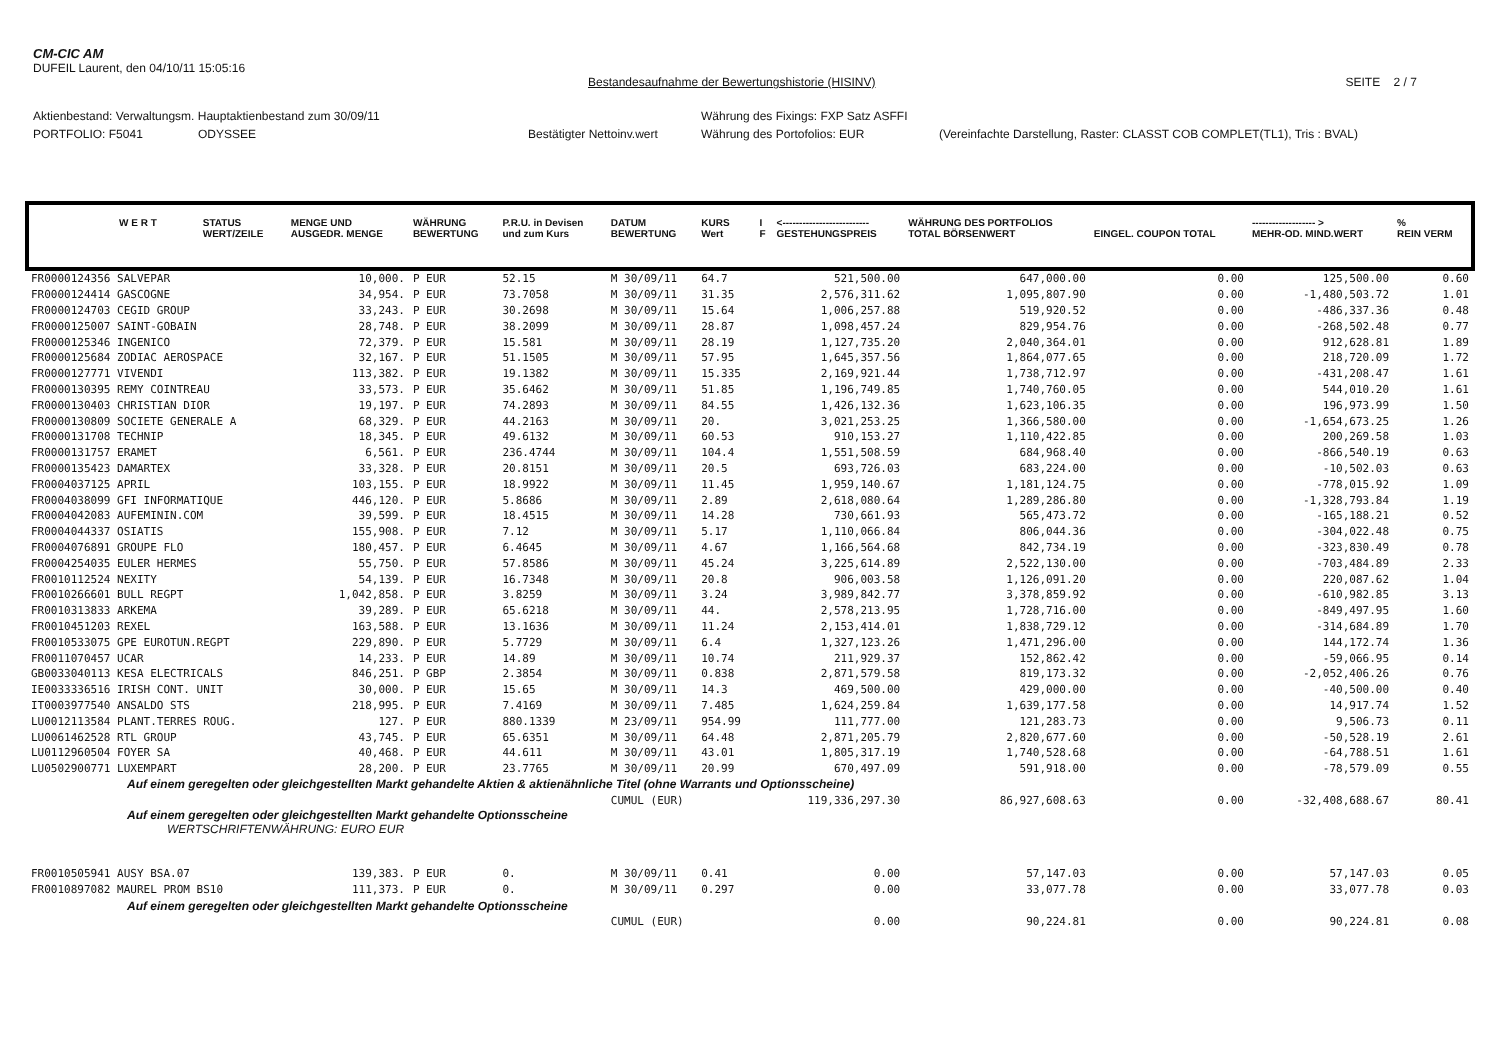CM-CIC AM
DUFEIL Laurent, den 04/10/11 15:05:16
Bestandesaufnahme der Bewertungshistorie (HISINV) SEITE 2 / 7
Aktienbestand: Verwaltungsm. Hauptaktienbestand zum 30/09/11 Währung des Fixings: FXP Satz ASFFI
PORTFOLIO: F5041 ODYSSEE Bestätigter Nettoinv.wert Währung des Portofolios: EUR (Vereinfachte Darstellung, Raster: CLASST COB COMPLET(TL1), Tris : BVAL)
| W E R T | STATUS WERT/ZEILE | MENGE UND AUSGEDR. MENGE | WÄHRUNG BEWERTUNG | P.R.U. in Devisen und zum Kurs | DATUM BEWERTUNG | KURS Wert | I F | <-------------------------- GESTEHUNGSPREIS | WÄHRUNG DES PORTFOLIOS TOTAL BÖRSENWERT | EINGEL. COUPON TOTAL | ------------------- > MEHR-OD. MIND.WERT | % REIN VERM |
| --- | --- | --- | --- | --- | --- | --- | --- | --- | --- | --- | --- | --- |
| FR0000124356 SALVEPAR | | 10,000. | P EUR | 52.15 | M 30/09/11 | 64.7 | | 521,500.00 | 647,000.00 | 0.00 | 125,500.00 | 0.60 |
| FR0000124414 GASCOGNE | | 34,954. | P EUR | 73.7058 | M 30/09/11 | 31.35 | | 2,576,311.62 | 1,095,807.90 | 0.00 | -1,480,503.72 | 1.01 |
| FR0000124703 CEGID GROUP | | 33,243. | P EUR | 30.2698 | M 30/09/11 | 15.64 | | 1,006,257.88 | 519,920.52 | 0.00 | -486,337.36 | 0.48 |
| FR0000125007 SAINT-GOBAIN | | 28,748. | P EUR | 38.2099 | M 30/09/11 | 28.87 | | 1,098,457.24 | 829,954.76 | 0.00 | -268,502.48 | 0.77 |
| FR0000125346 INGENICO | | 72,379. | P EUR | 15.581 | M 30/09/11 | 28.19 | | 1,127,735.20 | 2,040,364.01 | 0.00 | 912,628.81 | 1.89 |
| FR0000125684 ZODIAC AEROSPACE | | 32,167. | P EUR | 51.1505 | M 30/09/11 | 57.95 | | 1,645,357.56 | 1,864,077.65 | 0.00 | 218,720.09 | 1.72 |
| FR0000127771 VIVENDI | | 113,382. | P EUR | 19.1382 | M 30/09/11 | 15.335 | | 2,169,921.44 | 1,738,712.97 | 0.00 | -431,208.47 | 1.61 |
| FR0000130395 REMY COINTREAU | | 33,573. | P EUR | 35.6462 | M 30/09/11 | 51.85 | | 1,196,749.85 | 1,740,760.05 | 0.00 | 544,010.20 | 1.61 |
| FR0000130403 CHRISTIAN DIOR | | 19,197. | P EUR | 74.2893 | M 30/09/11 | 84.55 | | 1,426,132.36 | 1,623,106.35 | 0.00 | 196,973.99 | 1.50 |
| FR0000130809 SOCIETE GENERALE A | | 68,329. | P EUR | 44.2163 | M 30/09/11 | 20. | | 3,021,253.25 | 1,366,580.00 | 0.00 | -1,654,673.25 | 1.26 |
| FR0000131708 TECHNIP | | 18,345. | P EUR | 49.6132 | M 30/09/11 | 60.53 | | 910,153.27 | 1,110,422.85 | 0.00 | 200,269.58 | 1.03 |
| FR0000131757 ERAMET | | 6,561. | P EUR | 236.4744 | M 30/09/11 | 104.4 | | 1,551,508.59 | 684,968.40 | 0.00 | -866,540.19 | 0.63 |
| FR0000135423 DAMARTEX | | 33,328. | P EUR | 20.8151 | M 30/09/11 | 20.5 | | 693,726.03 | 683,224.00 | 0.00 | -10,502.03 | 0.63 |
| FR0004037125 APRIL | | 103,155. | P EUR | 18.9922 | M 30/09/11 | 11.45 | | 1,959,140.67 | 1,181,124.75 | 0.00 | -778,015.92 | 1.09 |
| FR0004038099 GFI INFORMATIQUE | | 446,120. | P EUR | 5.8686 | M 30/09/11 | 2.89 | | 2,618,080.64 | 1,289,286.80 | 0.00 | -1,328,793.84 | 1.19 |
| FR0004042083 AUFEMININ.COM | | 39,599. | P EUR | 18.4515 | M 30/09/11 | 14.28 | | 730,661.93 | 565,473.72 | 0.00 | -165,188.21 | 0.52 |
| FR0004044337 OSIATIS | | 155,908. | P EUR | 7.12 | M 30/09/11 | 5.17 | | 1,110,066.84 | 806,044.36 | 0.00 | -304,022.48 | 0.75 |
| FR0004076891 GROUPE FLO | | 180,457. | P EUR | 6.4645 | M 30/09/11 | 4.67 | | 1,166,564.68 | 842,734.19 | 0.00 | -323,830.49 | 0.78 |
| FR0004254035 EULER HERMES | | 55,750. | P EUR | 57.8586 | M 30/09/11 | 45.24 | | 3,225,614.89 | 2,522,130.00 | 0.00 | -703,484.89 | 2.33 |
| FR0010112524 NEXITY | | 54,139. | P EUR | 16.7348 | M 30/09/11 | 20.8 | | 906,003.58 | 1,126,091.20 | 0.00 | 220,087.62 | 1.04 |
| FR0010266601 BULL REGPT | | 1,042,858. | P EUR | 3.8259 | M 30/09/11 | 3.24 | | 3,989,842.77 | 3,378,859.92 | 0.00 | -610,982.85 | 3.13 |
| FR0010313833 ARKEMA | | 39,289. | P EUR | 65.6218 | M 30/09/11 | 44. | | 2,578,213.95 | 1,728,716.00 | 0.00 | -849,497.95 | 1.60 |
| FR0010451203 REXEL | | 163,588. | P EUR | 13.1636 | M 30/09/11 | 11.24 | | 2,153,414.01 | 1,838,729.12 | 0.00 | -314,684.89 | 1.70 |
| FR0010533075 GPE EUROTUN.REGPT | | 229,890. | P EUR | 5.7729 | M 30/09/11 | 6.4 | | 1,327,123.26 | 1,471,296.00 | 0.00 | 144,172.74 | 1.36 |
| FR0011070457 UCAR | | 14,233. | P EUR | 14.89 | M 30/09/11 | 10.74 | | 211,929.37 | 152,862.42 | 0.00 | -59,066.95 | 0.14 |
| GB0033040113 KESA ELECTRICALS | | 846,251. | P GBP | 2.3854 | M 30/09/11 | 0.838 | | 2,871,579.58 | 819,173.32 | 0.00 | -2,052,406.26 | 0.76 |
| IE0033336516 IRISH CONT. UNIT | | 30,000. | P EUR | 15.65 | M 30/09/11 | 14.3 | | 469,500.00 | 429,000.00 | 0.00 | -40,500.00 | 0.40 |
| IT0003977540 ANSALDO STS | | 218,995. | P EUR | 7.4169 | M 30/09/11 | 7.485 | | 1,624,259.84 | 1,639,177.58 | 0.00 | 14,917.74 | 1.52 |
| LU0012113584 PLANT.TERRES ROUG. | | 127. | P EUR | 880.1339 | M 23/09/11 | 954.99 | | 111,777.00 | 121,283.73 | 0.00 | 9,506.73 | 0.11 |
| LU0061462528 RTL GROUP | | 43,745. | P EUR | 65.6351 | M 30/09/11 | 64.48 | | 2,871,205.79 | 2,820,677.60 | 0.00 | -50,528.19 | 2.61 |
| LU0112960504 FOYER SA | | 40,468. | P EUR | 44.611 | M 30/09/11 | 43.01 | | 1,805,317.19 | 1,740,528.68 | 0.00 | -64,788.51 | 1.61 |
| LU0502900771 LUXEMPART | | 28,200. | P EUR | 23.7765 | M 30/09/11 | 20.99 | | 670,497.09 | 591,918.00 | 0.00 | -78,579.09 | 0.55 |
| Auf einem geregelten oder gleichgestellten Markt gehandelte Aktien & aktienähnliche Titel (ohne Warrants und Optionsscheine) | | | | | | | | | | | | |
| | | | | | CUMUL (EUR) | | | 119,336,297.30 | 86,927,608.63 | 0.00 | -32,408,688.67 | 80.41 |
| Auf einem geregelten oder gleichgestellten Markt gehandelte Optionsscheine WERTSCHRIFTENWÄHRUNG: EURO EUR | | | | | | | | | | | | |
| FR0010505941 AUSY BSA.07 | | 139,383. | P EUR | 0. | M 30/09/11 | 0.41 | | 0.00 | 57,147.03 | 0.00 | 57,147.03 | 0.05 |
| FR0010897082 MAUREL PROM BS10 | | 111,373. | P EUR | 0. | M 30/09/11 | 0.297 | | 0.00 | 33,077.78 | 0.00 | 33,077.78 | 0.03 |
| Auf einem geregelten oder gleichgestellten Markt gehandelte Optionsscheine | | | | | | | | | | | | |
| | | | | | CUMUL (EUR) | | | 0.00 | 90,224.81 | 0.00 | 90,224.81 | 0.08 |